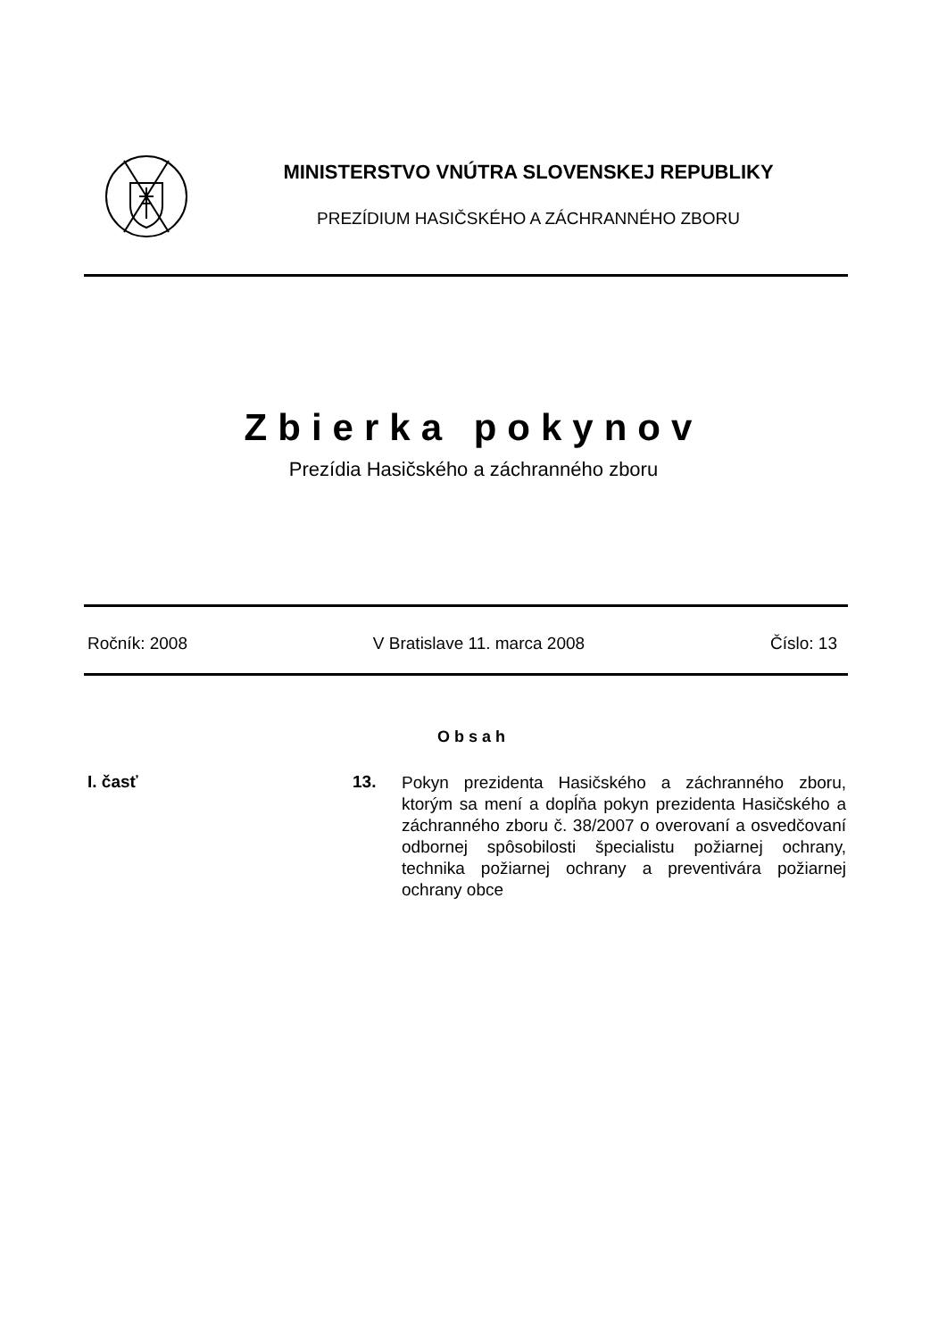MINISTERSTVO VNÚTRA SLOVENSKEJ REPUBLIKY
PREZÍDIUM HASIČSKÉHO A ZÁCHRANNÉHO ZBORU
Zbierka pokynov
Prezídia Hasičského a záchranného zboru
Ročník: 2008 V Bratislave 11. marca 2008 Číslo: 13
Obsah
I. časť 13.
Pokyn prezidenta Hasičského a záchranného zboru, ktorým sa mení a dopĺňa pokyn prezidenta Hasičského a záchranného zboru č. 38/2007 o overovaní a osvedčovaní odbornej spôsobilosti špecialistu požiarnej ochrany, technika požiarnej ochrany a preventivára požiarnej ochrany obce